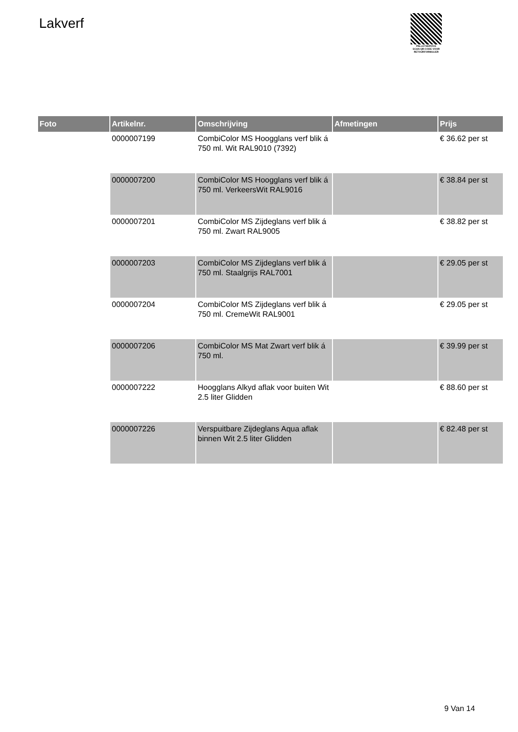Lakverf
PALLETSERVICE
SCAN QR-CODE VOOR
RETOURFORMULIER
| Foto | Artikelnr. | Omschrijving | Afmetingen | Prijs |
| --- | --- | --- | --- | --- |
| | 0000007199 | CombiColor MS Hoogglans verf blik á 750 ml. Wit RAL9010 (7392) | | € 36.62 per st |
| | 0000007200 | CombiColor MS Hoogglans verf blik á 750 ml. VerkeersWit RAL9016 | | € 38.84 per st |
| | 0000007201 | CombiColor MS Zijdeglans verf blik á 750 ml. Zwart RAL9005 | | € 38.82 per st |
| | 0000007203 | CombiColor MS Zijdeglans verf blik á 750 ml. Staalgrijs RAL7001 | | € 29.05 per st |
| | 0000007204 | CombiColor MS Zijdeglans verf blik á 750 ml. CremeWit RAL9001 | | € 29.05 per st |
| | 0000007206 | CombiColor MS Mat Zwart verf blik á 750 ml. | | € 39.99 per st |
| | 0000007222 | Hoogglans Alkyd aflak voor buiten Wit 2.5 liter Glidden | | € 88.60 per st |
| | 0000007226 | Verspuitbare Zijdeglans Aqua aflak binnen Wit 2.5 liter Glidden | | € 82.48 per st |
9 Van 14